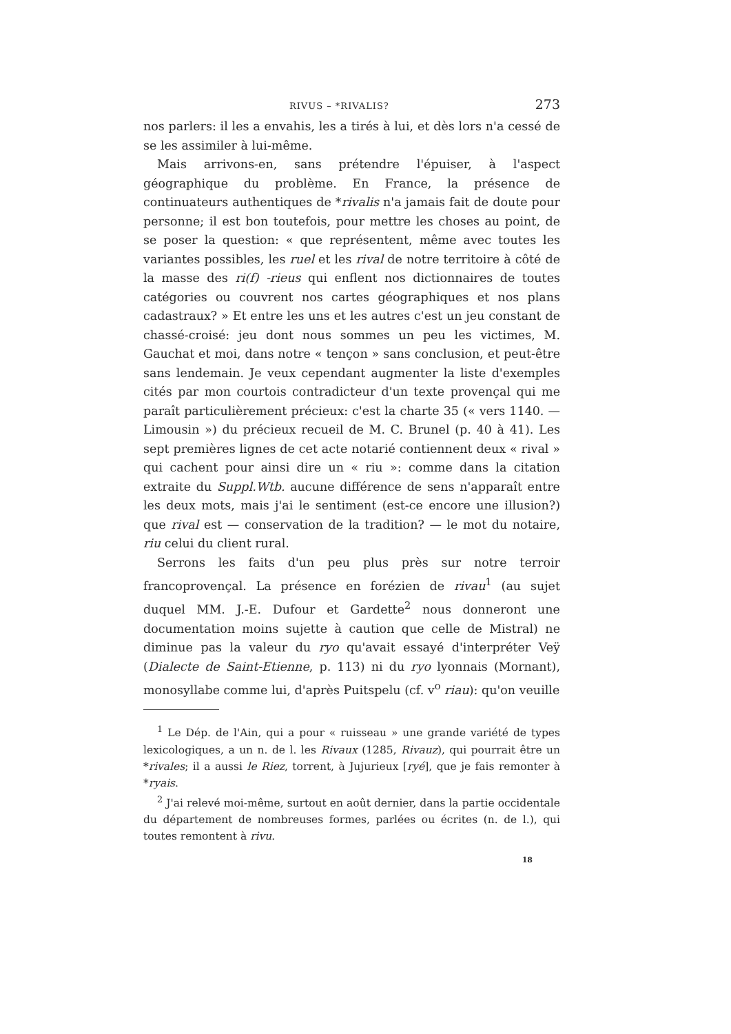RIVUS – *RIVALIS? 273
nos parlers: il les a envahis, les a tirés à lui, et dès lors n'a cessé de se les assimiler à lui-même.
Mais arrivons-en, sans prétendre l'épuiser, à l'aspect géographique du problème. En France, la présence de continuateurs authentiques de *rivalis n'a jamais fait de doute pour personne; il est bon toutefois, pour mettre les choses au point, de se poser la question: « que représentent, même avec toutes les variantes possibles, les ruel et les rival de notre territoire à côté de la masse des ri(f) -rieus qui enflent nos dictionnaires de toutes catégories ou couvrent nos cartes géographiques et nos plans cadastraux? » Et entre les uns et les autres c'est un jeu constant de chassé-croisé: jeu dont nous sommes un peu les victimes, M. Gauchat et moi, dans notre « tençon » sans conclusion, et peut-être sans lendemain. Je veux cependant augmenter la liste d'exemples cités par mon courtois contradicteur d'un texte provençal qui me paraît particulièrement précieux: c'est la charte 35 (« vers 1140. — Limousin ») du précieux recueil de M. C. Brunel (p. 40 à 41). Les sept premières lignes de cet acte notarié contiennent deux « rival » qui cachent pour ainsi dire un « riu »: comme dans la citation extraite du Suppl.Wtb. aucune différence de sens n'apparaît entre les deux mots, mais j'ai le sentiment (est-ce encore une illusion?) que rival est — conservation de la tradition? — le mot du notaire, riu celui du client rural.
Serrons les faits d'un peu plus près sur notre terroir francoprovençal. La présence en forézien de rivau<sup>1</sup> (au sujet duquel MM. J.-E. Dufour et Gardette<sup>2</sup> nous donneront une documentation moins sujette à caution que celle de Mistral) ne diminue pas la valeur du ryo qu'avait essayé d'interpréter Veÿ (Dialecte de Saint-Etienne, p. 113) ni du ryo lyonnais (Mornant), monosyllabe comme lui, d'après Puitspelu (cf. v<sup>o</sup> riau): qu'on veuille
<sup>1</sup> Le Dép. de l'Ain, qui a pour « ruisseau » une grande variété de types lexicologiques, a un n. de l. les Rivaux (1285, Rivauz), qui pourrait être un *rivales; il a aussi le Riez, torrent, à Jujurieux [ryé], que je fais remonter à *ryais.
<sup>2</sup> J'ai relevé moi-même, surtout en août dernier, dans la partie occidentale du département de nombreuses formes, parlées ou écrites (n. de l.), qui toutes remontent à rivu.
18